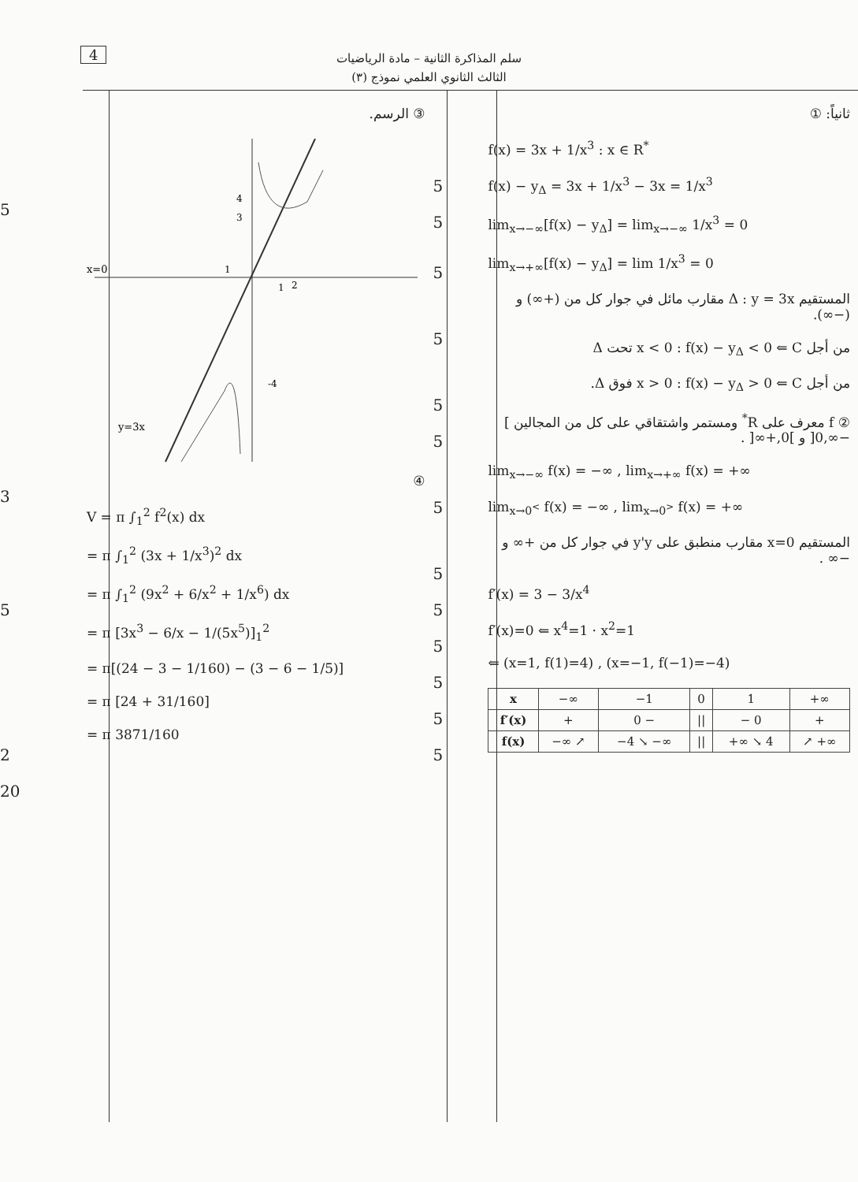4
سلم المذاكرة الثانية – مادة الرياضيات
الثالث الثانوي العلمي نموذج (٣)
5
3
5
2
20
③ الرسم.
x=0
y=3x
4
3
-4
1
2
1
④
V = π ∫<sub>1</sub><sup>2</sup> f<sup>2</sup>(x) dx
= π ∫<sub>1</sub><sup>2</sup> (3x + 1/x<sup>3</sup>)<sup>2</sup> dx
= π ∫<sub>1</sub><sup>2</sup> (9x<sup>2</sup> + 6/x<sup>2</sup> + 1/x<sup>6</sup>) dx
= π [3x<sup>3</sup> − 6/x − 1/(5x<sup>5</sup>)]<sub>1</sub><sup>2</sup>
= π[(24 − 3 − 1/160) − (3 − 6 − 1/5)]
= π [24 + 31/160]
= π 3871/160
5
5
5
5
5
5
5
5
5
5
5
5
5
ثانياً: ①
f(x) = 3x + 1/x<sup>3</sup> : x ∈ R<sup>*</sup>
f(x) − y<sub>Δ</sub> = 3x + 1/x<sup>3</sup> − 3x = 1/x<sup>3</sup>
lim<sub>x→−∞</sub>[f(x) − y<sub>Δ</sub>] = lim<sub>x→−∞</sub> 1/x<sup>3</sup> = 0
lim<sub>x→+∞</sub>[f(x) − y<sub>Δ</sub>] = lim 1/x<sup>3</sup> = 0
المستقيم Δ : y = 3x مقارب مائل في جوار كل من (+∞) و (−∞).
من أجل x < 0 : f(x) − y<sub>Δ</sub> < 0 ⇐ C تحت Δ
من أجل x > 0 : f(x) − y<sub>Δ</sub> > 0 ⇐ C فوق Δ.
② f معرف على R<sup>*</sup> ومستمر واشتقاقي على كل من المجالين ]−∞,0[ و ]0,+∞[ .
lim<sub>x→−∞</sub> f(x) = −∞ , lim<sub>x→+∞</sub> f(x) = +∞
lim<sub>x→0<sup><</sup></sub> f(x) = −∞ , lim<sub>x→0<sup>></sup></sub> f(x) = +∞
المستقيم x=0 مقارب منطبق على y'y في جوار كل من +∞ و −∞ .
f′(x) = 3 − 3/x<sup>4</sup>
f′(x)=0 ⇐ x<sup>4</sup>=1 · x<sup>2</sup>=1
⇐ (x=1, f(1)=4) , (x=−1, f(−1)=−4)
| x | −∞ | −1 | 0 | 1 | +∞ |
| f′(x) | + | 0 − | // | − 0 | + |
| f(x) | −∞ ↗ | −4 ↘ −∞ | // | +∞ ↘ 4 | ↗ +∞ |